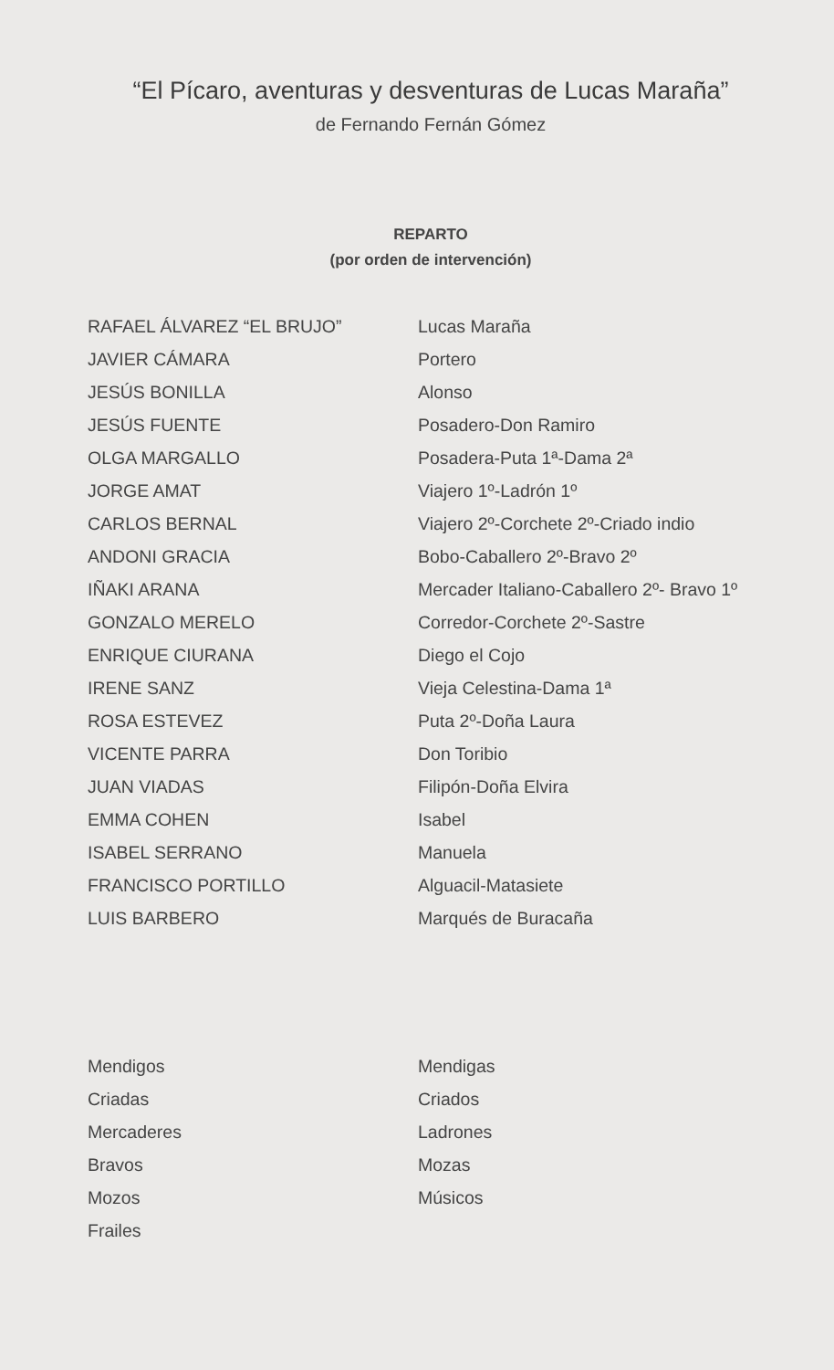“El Pícaro, aventuras y desventuras de Lucas Maraña”
de Fernando Fernán Gómez
REPARTO
(por orden de intervención)
| RAFAEL ÁLVAREZ “EL BRUJO” | Lucas Maraña |
| JAVIER CÁMARA | Portero |
| JESÚS BONILLA | Alonso |
| JESÚS FUENTE | Posadero-Don Ramiro |
| OLGA MARGALLO | Posadera-Puta 1ª-Dama 2ª |
| JORGE AMAT | Viajero 1º-Ladrón 1º |
| CARLOS BERNAL | Viajero 2º-Corchete 2º-Criado indio |
| ANDONI GRACIA | Bobo-Caballero 2º-Bravo 2º |
| IÑAKI ARANA | Mercader Italiano-Caballero 2º- Bravo 1º |
| GONZALO MERELO | Corredor-Corchete 2º-Sastre |
| ENRIQUE CIURANA | Diego el Cojo |
| IRENE SANZ | Vieja Celestina-Dama 1ª |
| ROSA ESTEVEZ | Puta 2º-Doña Laura |
| VICENTE PARRA | Don Toribio |
| JUAN VIADAS | Filipón-Doña Elvira |
| EMMA COHEN | Isabel |
| ISABEL SERRANO | Manuela |
| FRANCISCO PORTILLO | Alguacil-Matasiete |
| LUIS BARBERO | Marqués de Buracaña |
| Mendigos | Mendigas |
| Criadas | Criados |
| Mercaderes | Ladrones |
| Bravos | Mozas |
| Mozos | Músicos |
| Frailes | |